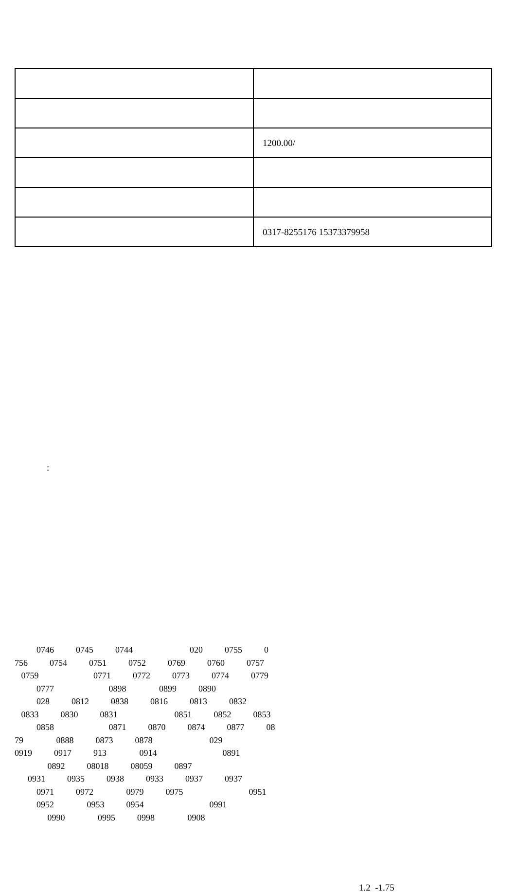| | 1200.00/ |
| | 0317-8255176 15373379958 |
:
0746 0745 0744 020 0755 0 756 0754 0751 0752 0769 0760 0757 0759 0771 0772 0773 0774 0779 0777 0898 0899 0890 028 0812 0838 0816 0813 0832 0833 0830 0831 0851 0852 0853 0858 0871 0870 0874 0877 08 79 0888 0873 0878 029 0919 0917 913 0914 0891 0892 08018 08059 0897 0931 0935 0938 0933 0937 0937 0971 0972 0979 0975 0951 0952 0953 0954 0991 0990 0995 0998 0908
1.2 -1.75